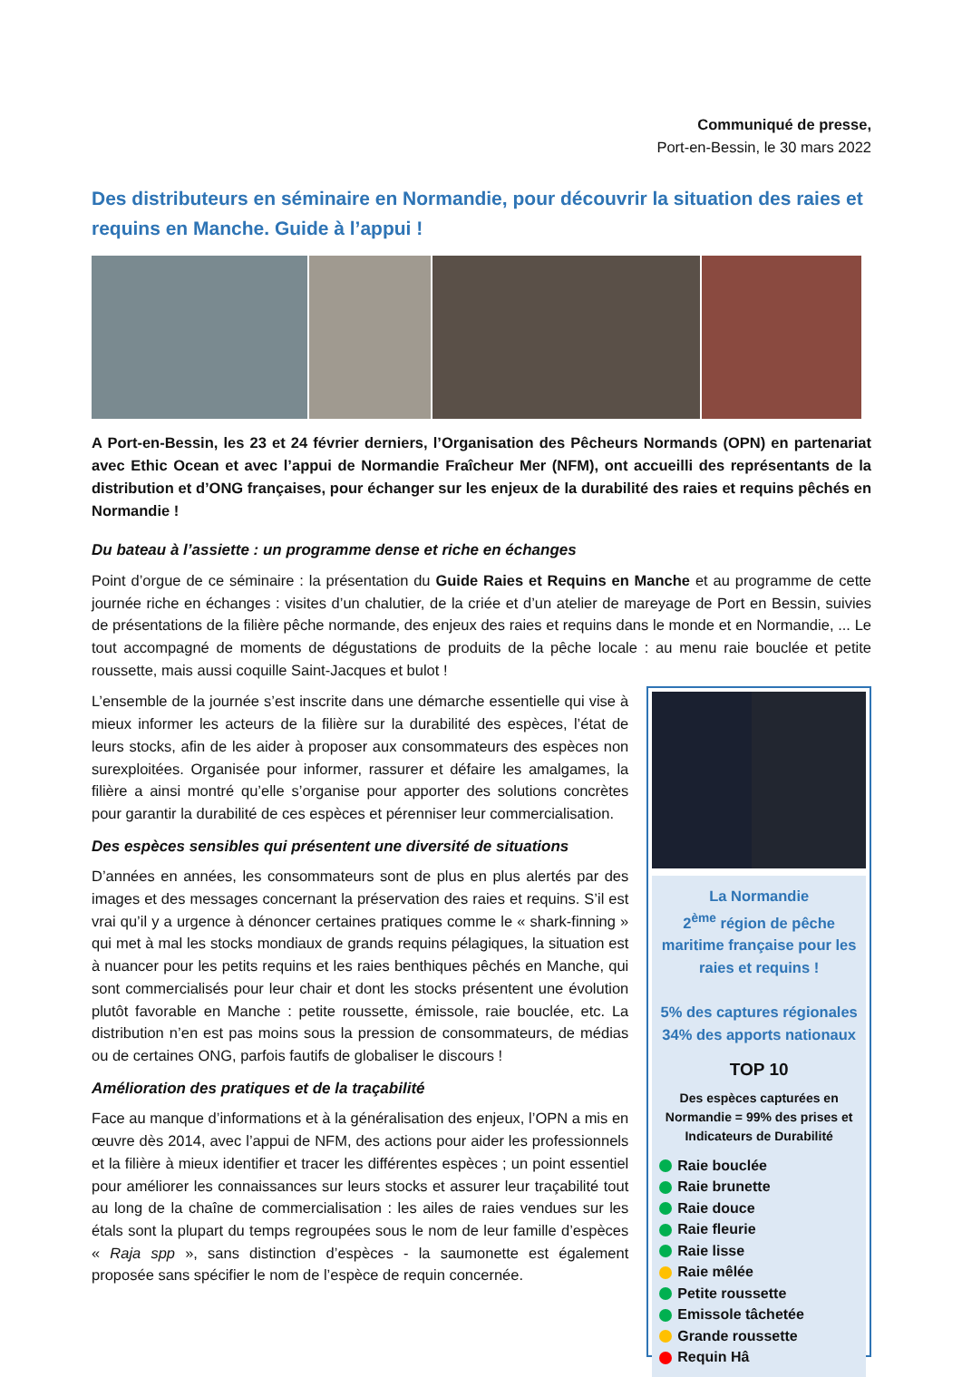Communiqué de presse,
Port-en-Bessin, le 30 mars 2022
Des distributeurs en séminaire en Normandie, pour découvrir la situation des raies et requins en Manche. Guide à l’appui !
A Port-en-Bessin, les 23 et 24 février derniers, l’Organisation des Pêcheurs Normands (OPN) en partenariat avec Ethic Ocean et avec l’appui de Normandie Fraîcheur Mer (NFM), ont accueilli des représentants de la distribution et d’ONG françaises, pour échanger sur les enjeux de la durabilité des raies et requins pêchés en Normandie !
Du bateau à l’assiette : un programme dense et riche en échanges
Point d’orgue de ce séminaire : la présentation du Guide Raies et Requins en Manche et au programme de cette journée riche en échanges : visites d’un chalutier, de la criée et d’un atelier de mareyage de Port en Bessin, suivies de présentations de la filière pêche normande, des enjeux des raies et requins dans le monde et en Normandie, ... Le tout accompagné de moments de dégustations de produits de la pêche locale : au menu raie bouclée et petite roussette, mais aussi coquille Saint-Jacques et bulot !
L’ensemble de la journée s’est inscrite dans une démarche essentielle qui vise à mieux informer les acteurs de la filière sur la durabilité des espèces, l’état de leurs stocks, afin de les aider à proposer aux consommateurs des espèces non surexploitées. Organisée pour informer, rassurer et défaire les amalgames, la filière a ainsi montré qu’elle s’organise pour apporter des solutions concrètes pour garantir la durabilité de ces espèces et pérenniser leur commercialisation.
Des espèces sensibles qui présentent une diversité de situations
D’années en années, les consommateurs sont de plus en plus alertés par des images et des messages concernant la préservation des raies et requins. S’il est vrai qu’il y a urgence à dénoncer certaines pratiques comme le « shark-finning » qui met à mal les stocks mondiaux de grands requins pélagiques, la situation est à nuancer pour les petits requins et les raies benthiques pêchés en Manche, qui sont commercialisés pour leur chair et dont les stocks présentent une évolution plutôt favorable en Manche : petite roussette, émissole, raie bouclée, etc. La distribution n’en est pas moins sous la pression de consommateurs, de médias ou de certaines ONG, parfois fautifs de globaliser le discours !
Amélioration des pratiques et de la traçabilité
Face au manque d’informations et à la généralisation des enjeux, l’OPN a mis en œuvre dès 2014, avec l’appui de NFM, des actions pour aider les professionnels et la filière à mieux identifier et tracer les différentes espèces ; un point essentiel pour améliorer les connaissances sur leurs stocks et assurer leur traçabilité tout au long de la chaîne de commercialisation : les ailes de raies vendues sur les étals sont la plupart du temps regroupées sous le nom de leur famille d’espèces « Raja spp », sans distinction d’espèces - la saumonette est également proposée sans spécifier le nom de l’espèce de requin concernée.
La Normandie
2<sup>ème</sup> région de pêche maritime française pour les raies et requins !
5% des captures régionales
34% des apports nationaux
TOP 10
Des espèces capturées en Normandie = 99% des prises et Indicateurs de Durabilité
Raie bouclée
Raie brunette
Raie douce
Raie fleurie
Raie lisse
Raie mêlée
Petite roussette
Emissole tâchetée
Grande roussette
Requin Hâ